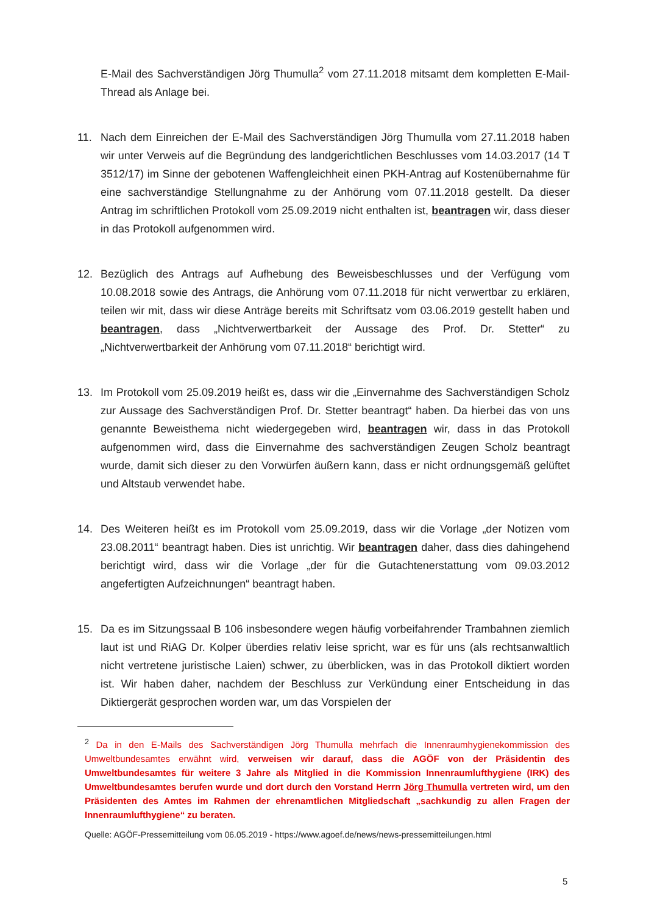E-Mail des Sachverständigen Jörg Thumulla<sup>2</sup> vom 27.11.2018 mitsamt dem kompletten E-Mail-Thread als Anlage bei.
11. Nach dem Einreichen der E-Mail des Sachverständigen Jörg Thumulla vom 27.11.2018 haben wir unter Verweis auf die Begründung des landgerichtlichen Beschlusses vom 14.03.2017 (14 T 3512/17) im Sinne der gebotenen Waffengleichheit einen PKH-Antrag auf Kostenübernahme für eine sachverständige Stellungnahme zu der Anhörung vom 07.11.2018 gestellt. Da dieser Antrag im schriftlichen Protokoll vom 25.09.2019 nicht enthalten ist, beantragen wir, dass dieser in das Protokoll aufgenommen wird.
12. Bezüglich des Antrags auf Aufhebung des Beweisbeschlusses und der Verfügung vom 10.08.2018 sowie des Antrags, die Anhörung vom 07.11.2018 für nicht verwertbar zu erklären, teilen wir mit, dass wir diese Anträge bereits mit Schriftsatz vom 03.06.2019 gestellt haben und beantragen, dass „Nichtverwertbarkeit der Aussage des Prof. Dr. Stetter“ zu „Nichtverwertbarkeit der Anhörung vom 07.11.2018“ berichtigt wird.
13. Im Protokoll vom 25.09.2019 heißt es, dass wir die „Einvernahme des Sachverständigen Scholz zur Aussage des Sachverständigen Prof. Dr. Stetter beantragt“ haben. Da hierbei das von uns genannte Beweisthema nicht wiedergegeben wird, beantragen wir, dass in das Protokoll aufgenommen wird, dass die Einvernahme des sachverständigen Zeugen Scholz beantragt wurde, damit sich dieser zu den Vorwürfen äußern kann, dass er nicht ordnungsgemäß gelüftet und Altstaub verwendet habe.
14. Des Weiteren heißt es im Protokoll vom 25.09.2019, dass wir die Vorlage „der Notizen vom 23.08.2011“ beantragt haben. Dies ist unrichtig. Wir beantragen daher, dass dies dahingehend berichtigt wird, dass wir die Vorlage „der für die Gutachtenerstattung vom 09.03.2012 angefertigten Aufzeichnungen“ beantragt haben.
15. Da es im Sitzungssaal B 106 insbesondere wegen häufig vorbeifahrender Trambahnen ziemlich laut ist und RiAG Dr. Kolper überdies relativ leise spricht, war es für uns (als rechtsanwaltlich nicht vertretene juristische Laien) schwer, zu überblicken, was in das Protokoll diktiert worden ist. Wir haben daher, nachdem der Beschluss zur Verkündung einer Entscheidung in das Diktiergerät gesprochen worden war, um das Vorspielen der
<sup>2</sup> Da in den E-Mails des Sachverständigen Jörg Thumulla mehrfach die Innenraumhygienekommission des Umweltbundesamtes erwähnt wird, verweisen wir darauf, dass die AGÖF von der Präsidentin des Umweltbundesamtes für weitere 3 Jahre als Mitglied in die Kommission Innenraumlufthygiene (IRK) des Umweltbundesamtes berufen wurde und dort durch den Vorstand Herrn Jörg Thumulla vertreten wird, um den Präsidenten des Amtes im Rahmen der ehrenamtlichen Mitgliedschaft „sachkundig zu allen Fragen der Innenraumlufthygiene“ zu beraten.
Quelle: AGÖF-Pressemitteilung vom 06.05.2019 - https://www.agoef.de/news/news-pressemitteilungen.html
5